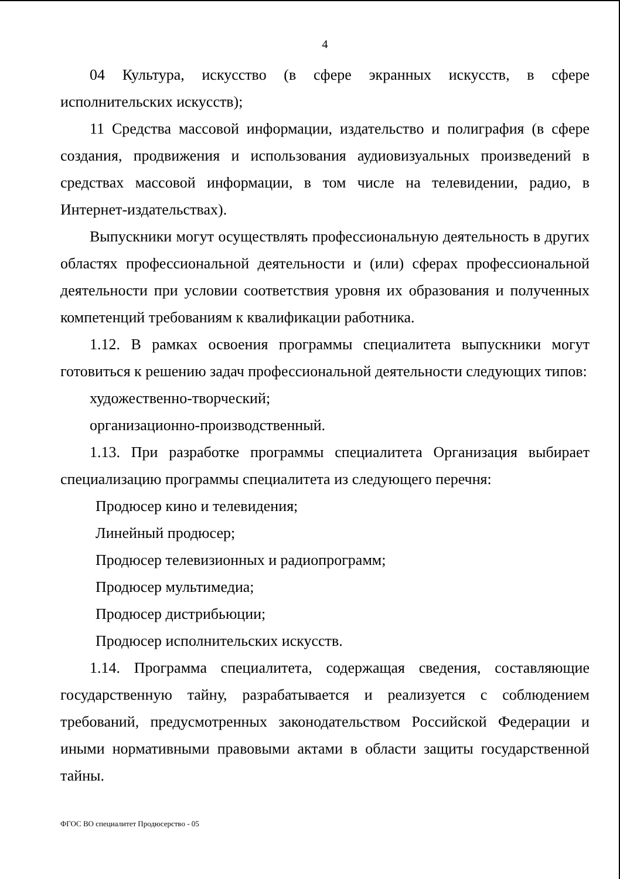4
04 Культура, искусство (в сфере экранных искусств, в сфере исполнительских искусств);
11 Средства массовой информации, издательство и полиграфия (в сфере создания, продвижения и использования аудиовизуальных произведений в средствах массовой информации, в том числе на телевидении, радио, в Интернет-издательствах).
Выпускники могут осуществлять профессиональную деятельность в других областях профессиональной деятельности и (или) сферах профессиональной деятельности при условии соответствия уровня их образования и полученных компетенций требованиям к квалификации работника.
1.12. В рамках освоения программы специалитета выпускники могут готовиться к решению задач профессиональной деятельности следующих типов:
художественно-творческий;
организационно-производственный.
1.13. При разработке программы специалитета Организация выбирает специализацию программы специалитета из следующего перечня:
Продюсер кино и телевидения;
Линейный продюсер;
Продюсер телевизионных и радиопрограмм;
Продюсер мультимедиа;
Продюсер дистрибьюции;
Продюсер исполнительских искусств.
1.14. Программа специалитета, содержащая сведения, составляющие государственную тайну, разрабатывается и реализуется с соблюдением требований, предусмотренных законодательством Российской Федерации и иными нормативными правовыми актами в области защиты государственной тайны.
ФГОС ВО специалитет Продюсерство - 05